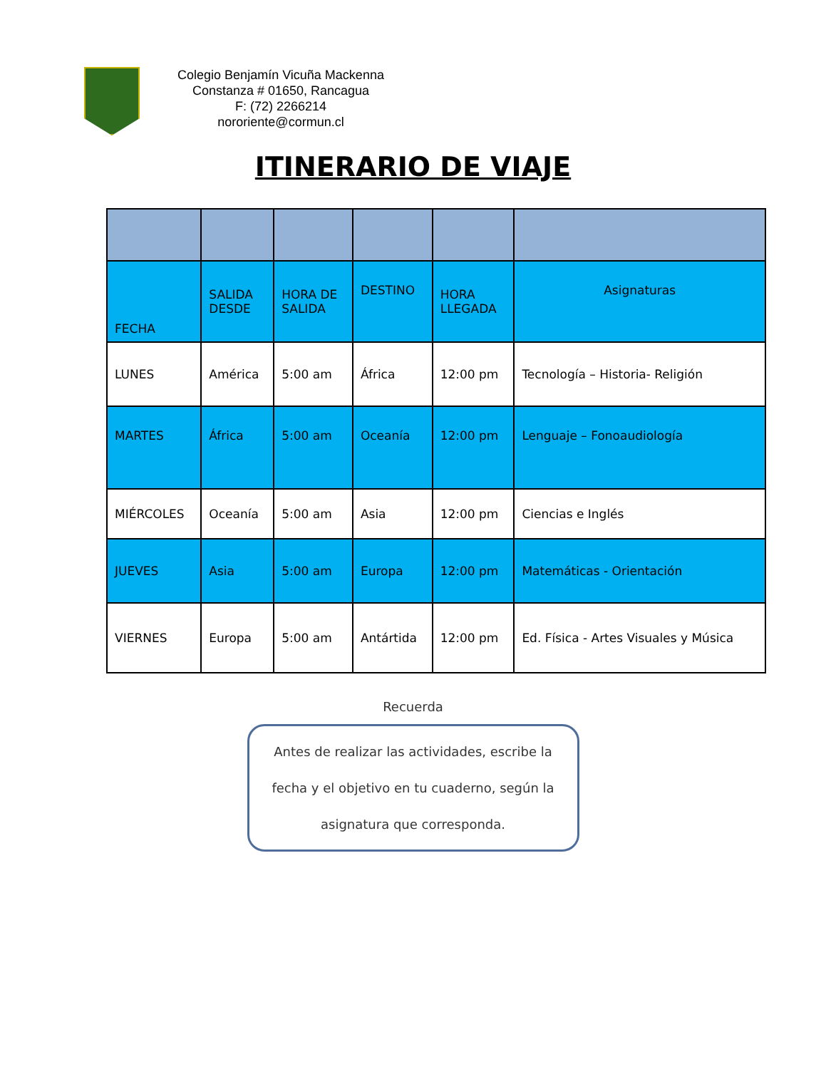Colegio Benjamín Vicuña Mackenna
Constanza # 01650, Rancagua
F: (72) 2266214
nororiente@cormun.cl
ITINERARIO DE VIAJE
| FECHA | SALIDA DESDE | HORA DE SALIDA | DESTINO | HORA LLEGADA | Asignaturas |
| --- | --- | --- | --- | --- | --- |
| LUNES | América | 5:00 am | África | 12:00 pm | Tecnología – Historia- Religión |
| MARTES | África | 5:00 am | Oceanía | 12:00 pm | Lenguaje – Fonoaudiología |
| MIÉRCOLES | Oceanía | 5:00 am | Asia | 12:00 pm | Ciencias e Inglés |
| JUEVES | Asia | 5:00 am | Europa | 12:00 pm | Matemáticas - Orientación |
| VIERNES | Europa | 5:00 am | Antártida | 12:00 pm | Ed. Física - Artes Visuales y Música |
Recuerda
Antes de realizar las actividades, escribe la fecha y el objetivo en tu cuaderno, según la asignatura que corresponda.